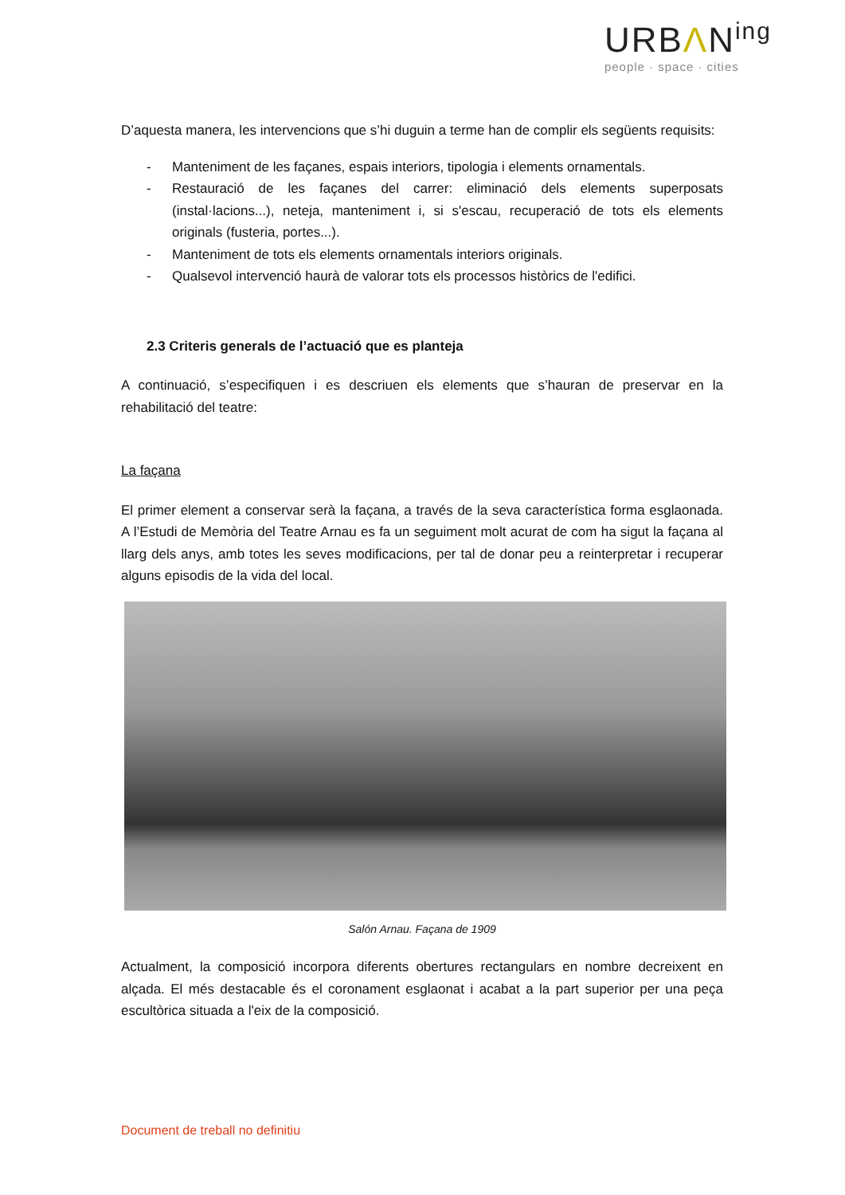URBΛN<sup>ing</sup>
people · space · cities
D’aquesta manera, les intervencions que s’hi duguin a terme han de complir els següents requisits:
- Manteniment de les façanes, espais interiors, tipologia i elements ornamentals.
- Restauració de les façanes del carrer: eliminació dels elements superposats (instal·lacions...), neteja, manteniment i, si s'escau, recuperació de tots els elements originals (fusteria, portes...).
- Manteniment de tots els elements ornamentals interiors originals.
- Qualsevol intervenció haurà de valorar tots els processos històrics de l'edifici.
2.3 Criteris generals de l’actuació que es planteja
A continuació, s’especifiquen i es descriuen els elements que s’hauran de preservar en la rehabilitació del teatre:
La façana
El primer element a conservar serà la façana, a través de la seva característica forma esglaonada. A l’Estudi de Memòria del Teatre Arnau es fa un seguiment molt acurat de com ha sigut la façana al llarg dels anys, amb totes les seves modificacions, per tal de donar peu a reinterpretar i recuperar alguns episodis de la vida del local.
Salón Arnau. Façana de 1909
Actualment, la composició incorpora diferents obertures rectangulars en nombre decreixent en alçada. El més destacable és el coronament esglaonat i acabat a la part superior per una peça escultòrica situada a l'eix de la composició.
Document de treball no definitiu